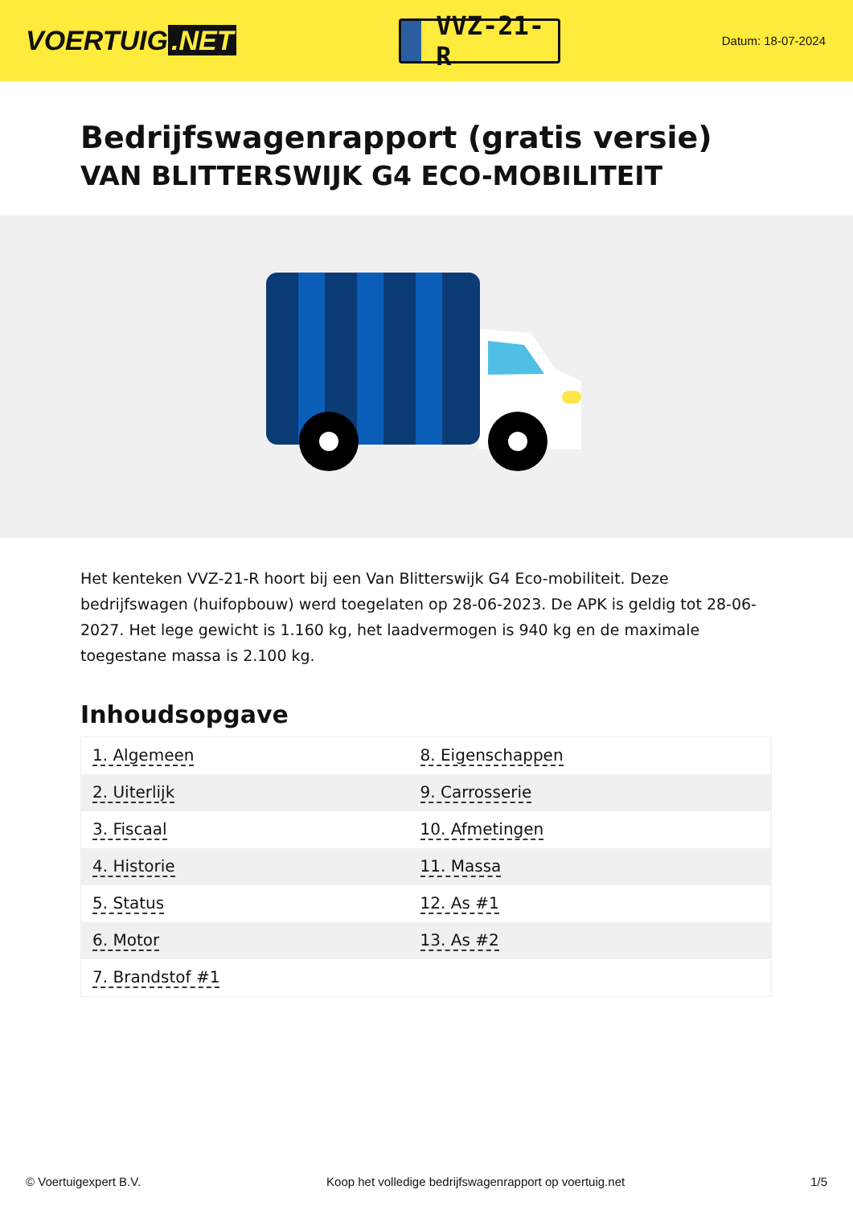VOERTUIG.NET
VVZ-21-R
Datum: 18-07-2024
Bedrijfswagenrapport (gratis versie)
VAN BLITTERSWIJK G4 ECO-MOBILITEIT
Het kenteken VVZ-21-R hoort bij een Van Blitterswijk G4 Eco-mobiliteit. Deze bedrijfswagen (huifopbouw) werd toegelaten op 28-06-2023. De APK is geldig tot 28-06-2027. Het lege gewicht is 1.160 kg, het laadvermogen is 940 kg en de maximale toegestane massa is 2.100 kg.
Inhoudsopgave
| 1. Algemeen | 8. Eigenschappen |
| 2. Uiterlijk | 9. Carrosserie |
| 3. Fiscaal | 10. Afmetingen |
| 4. Historie | 11. Massa |
| 5. Status | 12. As #1 |
| 6. Motor | 13. As #2 |
| 7. Brandstof #1 | |
© Voertuigexpert B.V. Koop het volledige bedrijfswagenrapport op voertuig.net 1/5